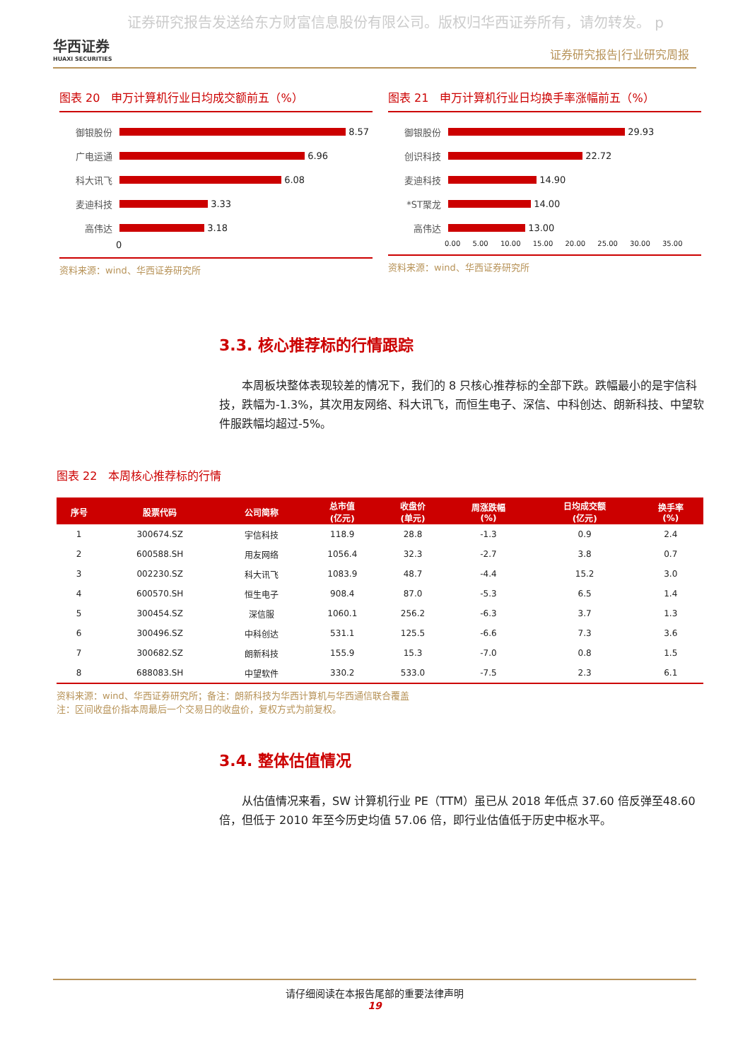证券研究报告发送给东方财富信息股份有限公司。版权归华西证券所有，请勿转发。 p
华西证券
HUAXI SECURITIES
证券研究报告|行业研究周报
图表 20　申万计算机行业日均成交额前五（%）
御银股份 8.57
广电运通 6.96
科大讯飞 6.08
麦迪科技 3.33
高伟达 3.18
0
资料来源：wind、华西证券研究所
图表 21　申万计算机行业日均换手率涨幅前五（%）
御银股份 29.93
创识科技 22.72
麦迪科技 14.90
*ST聚龙 14.00
高伟达 13.00
0.00 5.00 10.00 15.00 20.00 25.00 30.00 35.00
资料来源：wind、华西证券研究所
3.3. 核心推荐标的行情跟踪
本周板块整体表现较差的情况下，我们的 8 只核心推荐标的全部下跌。跌幅最小的是宇信科技，跌幅为-1.3%，其次用友网络、科大讯飞，而恒生电子、深信、中科创达、朗新科技、中望软件服跌幅均超过-5%。
图表 22　本周核心推荐标的行情
| 序号 | 股票代码 | 公司简称 | 总市值 (亿元) | 收盘价 (单元) | 周涨跌幅 (%) | 日均成交额 (亿元) | 换手率 (%) |
| --- | --- | --- | --- | --- | --- | --- | --- |
| 1 | 300674.SZ | 宇信科技 | 118.9 | 28.8 | -1.3 | 0.9 | 2.4 |
| 2 | 600588.SH | 用友网络 | 1056.4 | 32.3 | -2.7 | 3.8 | 0.7 |
| 3 | 002230.SZ | 科大讯飞 | 1083.9 | 48.7 | -4.4 | 15.2 | 3.0 |
| 4 | 600570.SH | 恒生电子 | 908.4 | 87.0 | -5.3 | 6.5 | 1.4 |
| 5 | 300454.SZ | 深信服 | 1060.1 | 256.2 | -6.3 | 3.7 | 1.3 |
| 6 | 300496.SZ | 中科创达 | 531.1 | 125.5 | -6.6 | 7.3 | 3.6 |
| 7 | 300682.SZ | 朗新科技 | 155.9 | 15.3 | -7.0 | 0.8 | 1.5 |
| 8 | 688083.SH | 中望软件 | 330.2 | 533.0 | -7.5 | 2.3 | 6.1 |
资料来源：wind、华西证券研究所；备注：朗新科技为华西计算机与华西通信联合覆盖
注：区间收盘价指本周最后一个交易日的收盘价，复权方式为前复权。
3.4. 整体估值情况
从估值情况来看，SW 计算机行业 PE（TTM）虽已从 2018 年低点 37.60 倍反弹至48.60 倍，但低于 2010 年至今历史均值 57.06 倍，即行业估值低于历史中枢水平。
请仔细阅读在本报告尾部的重要法律声明
19